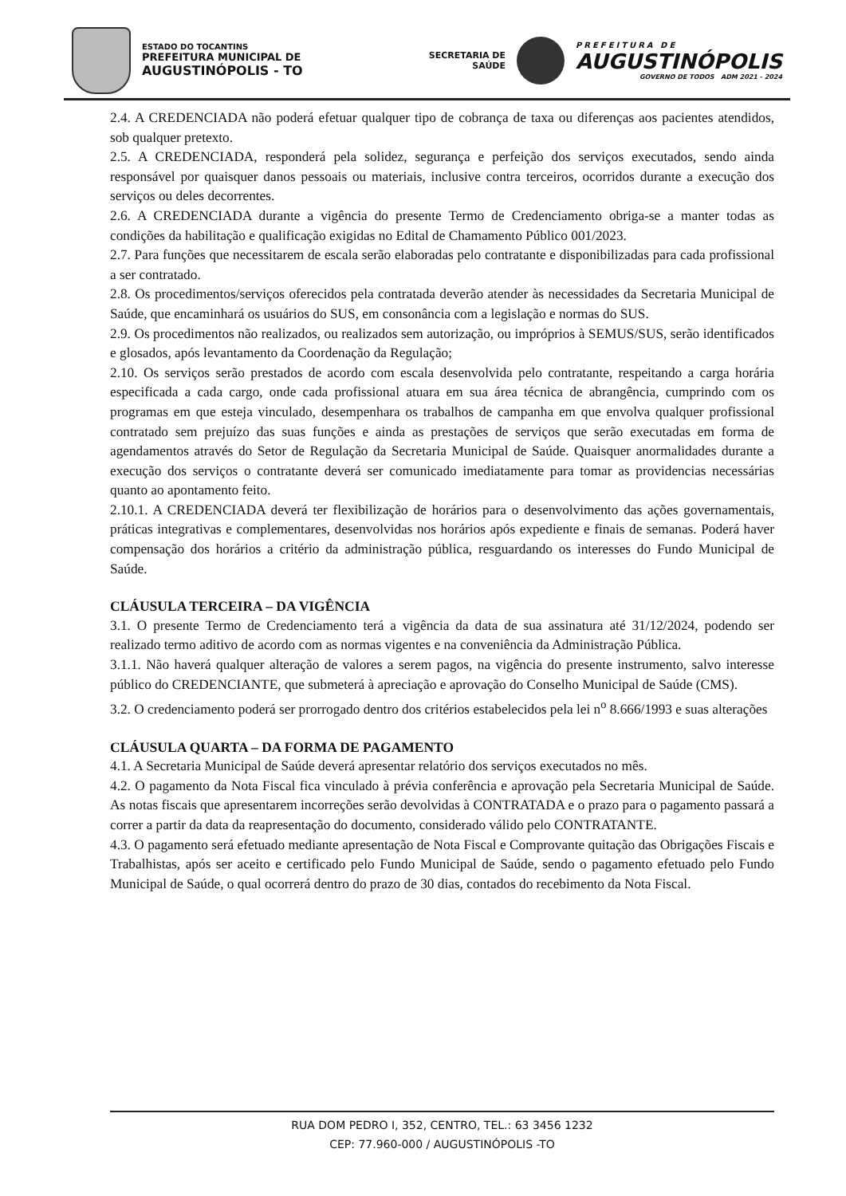ESTADO DO TOCANTINS
PREFEITURA MUNICIPAL DE
AUGUSTINÓPOLIS - TO
SECRETARIA DE
SAÚDE
PREFEITURA DE
AUGUSTINÓPOLIS
GOVERNO DE TODOS ADM 2021 - 2024
2.4. A CREDENCIADA não poderá efetuar qualquer tipo de cobrança de taxa ou diferenças aos pacientes atendidos, sob qualquer pretexto.
2.5. A CREDENCIADA, responderá pela solidez, segurança e perfeição dos serviços executados, sendo ainda responsável por quaisquer danos pessoais ou materiais, inclusive contra terceiros, ocorridos durante a execução dos serviços ou deles decorrentes.
2.6. A CREDENCIADA durante a vigência do presente Termo de Credenciamento obriga-se a manter todas as condições da habilitação e qualificação exigidas no Edital de Chamamento Público 001/2023.
2.7. Para funções que necessitarem de escala serão elaboradas pelo contratante e disponibilizadas para cada profissional a ser contratado.
2.8. Os procedimentos/serviços oferecidos pela contratada deverão atender às necessidades da Secretaria Municipal de Saúde, que encaminhará os usuários do SUS, em consonância com a legislação e normas do SUS.
2.9. Os procedimentos não realizados, ou realizados sem autorização, ou impróprios à SEMUS/SUS, serão identificados e glosados, após levantamento da Coordenação da Regulação;
2.10. Os serviços serão prestados de acordo com escala desenvolvida pelo contratante, respeitando a carga horária especificada a cada cargo, onde cada profissional atuara em sua área técnica de abrangência, cumprindo com os programas em que esteja vinculado, desempenhara os trabalhos de campanha em que envolva qualquer profissional contratado sem prejuízo das suas funções e ainda as prestações de serviços que serão executadas em forma de agendamentos através do Setor de Regulação da Secretaria Municipal de Saúde. Quaisquer anormalidades durante a execução dos serviços o contratante deverá ser comunicado imediatamente para tomar as providencias necessárias quanto ao apontamento feito.
2.10.1. A CREDENCIADA deverá ter flexibilização de horários para o desenvolvimento das ações governamentais, práticas integrativas e complementares, desenvolvidas nos horários após expediente e finais de semanas. Poderá haver compensação dos horários a critério da administração pública, resguardando os interesses do Fundo Municipal de Saúde.
CLÁUSULA TERCEIRA – DA VIGÊNCIA
3.1. O presente Termo de Credenciamento terá a vigência da data de sua assinatura até 31/12/2024, podendo ser realizado termo aditivo de acordo com as normas vigentes e na conveniência da Administração Pública.
3.1.1. Não haverá qualquer alteração de valores a serem pagos, na vigência do presente instrumento, salvo interesse público do CREDENCIANTE, que submeterá à apreciação e aprovação do Conselho Municipal de Saúde (CMS).
3.2. O credenciamento poderá ser prorrogado dentro dos critérios estabelecidos pela lei n<sup>o</sup> 8.666/1993 e suas alterações
CLÁUSULA QUARTA – DA FORMA DE PAGAMENTO
4.1. A Secretaria Municipal de Saúde deverá apresentar relatório dos serviços executados no mês.
4.2. O pagamento da Nota Fiscal fica vinculado à prévia conferência e aprovação pela Secretaria Municipal de Saúde. As notas fiscais que apresentarem incorreções serão devolvidas à CONTRATADA e o prazo para o pagamento passará a correr a partir da data da reapresentação do documento, considerado válido pelo CONTRATANTE.
4.3. O pagamento será efetuado mediante apresentação de Nota Fiscal e Comprovante quitação das Obrigações Fiscais e Trabalhistas, após ser aceito e certificado pelo Fundo Municipal de Saúde, sendo o pagamento efetuado pelo Fundo Municipal de Saúde, o qual ocorrerá dentro do prazo de 30 dias, contados do recebimento da Nota Fiscal.
RUA DOM PEDRO I, 352, CENTRO, TEL.: 63 3456 1232
CEP: 77.960-000 / AUGUSTINÓPOLIS -TO